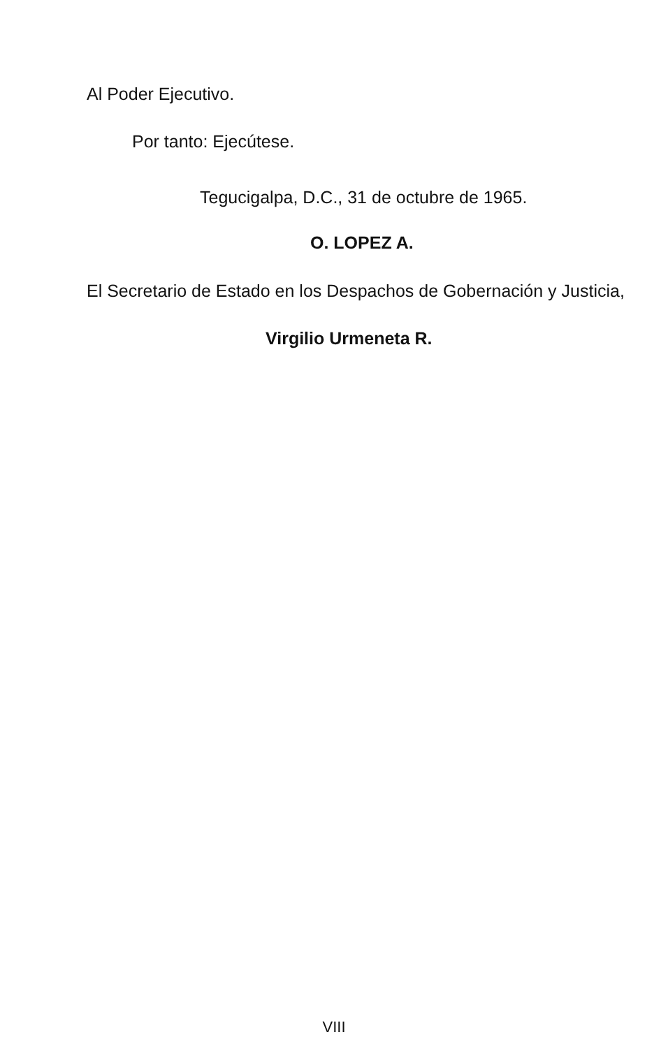Al Poder Ejecutivo.
Por tanto: Ejecútese.
Tegucigalpa, D.C., 31 de octubre de 1965.
O. LOPEZ A.
El Secretario de Estado en los Despachos de Gobernación y Justicia,
Virgilio Urmeneta R.
VIII